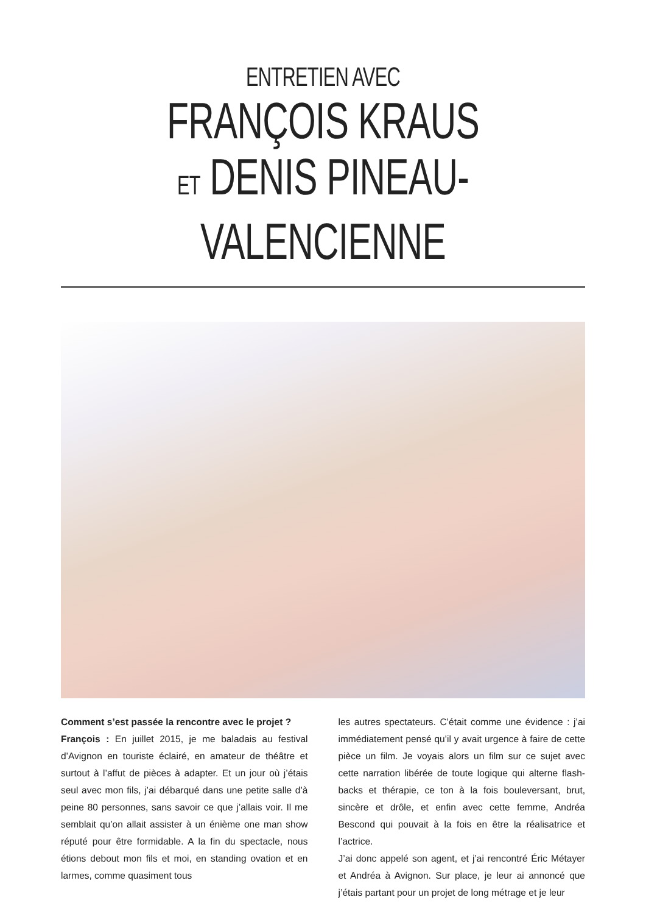ENTRETIEN AVEC
FRANÇOIS KRAUS
ET DENIS PINEAU-VALENCIENNE
Comment s’est passée la rencontre avec le projet ?
François : En juillet 2015, je me baladais au festival d’Avignon en touriste éclairé, en amateur de théâtre et surtout à l’affut de pièces à adapter. Et un jour où j’étais seul avec mon fils, j’ai débarqué dans une petite salle d’à peine 80 personnes, sans savoir ce que j’allais voir. Il me semblait qu’on allait assister à un énième one man show réputé pour être formidable. A la fin du spectacle, nous étions debout mon fils et moi, en standing ovation et en larmes, comme quasiment tous
les autres spectateurs. C’était comme une évidence : j’ai immédiatement pensé qu’il y avait urgence à faire de cette pièce un film. Je voyais alors un film sur ce sujet avec cette narration libérée de toute logique qui alterne flash-backs et thérapie, ce ton à la fois bouleversant, brut, sincère et drôle, et enfin avec cette femme, Andréa Bescond qui pouvait à la fois en être la réalisatrice et l’actrice.
J’ai donc appelé son agent, et j’ai rencontré Éric Métayer et Andréa à Avignon. Sur place, je leur ai annoncé que j’étais partant pour un projet de long métrage et je leur